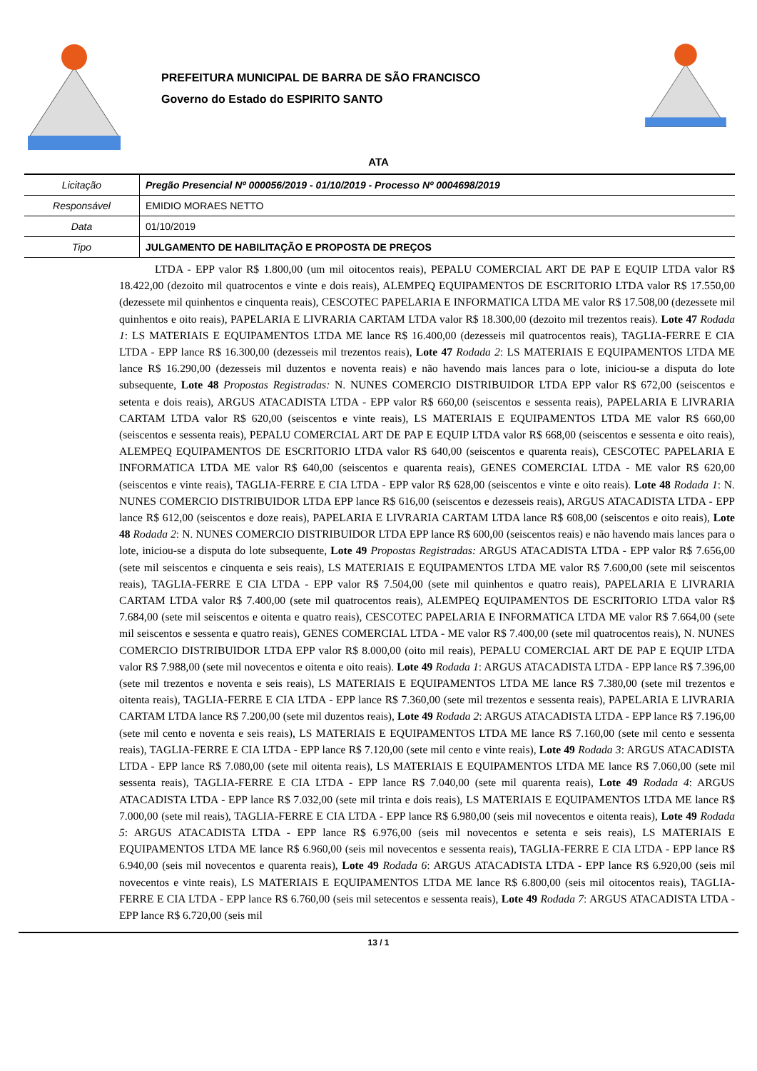PREFEITURA MUNICIPAL DE BARRA DE SÃO FRANCISCO
Governo do Estado do ESPIRITO SANTO
ATA
| Licitação | Pregão Presencial Nº 000056/2019 - 01/10/2019 - Processo Nº 0004698/2019 |
| Responsável | EMIDIO MORAES NETTO |
| Data | 01/10/2019 |
| Tipo | JULGAMENTO DE HABILITAÇÃO E PROPOSTA DE PREÇOS |
LTDA - EPP valor R$ 1.800,00 (um mil oitocentos reais), PEPALU COMERCIAL ART DE PAP E EQUIP LTDA valor R$ 18.422,00 (dezoito mil quatrocentos e vinte e dois reais), ALEMPEQ EQUIPAMENTOS DE ESCRITORIO LTDA valor R$ 17.550,00 (dezessete mil quinhentos e cinquenta reais), CESCOTEC PAPELARIA E INFORMATICA LTDA ME valor R$ 17.508,00 (dezessete mil quinhentos e oito reais), PAPELARIA E LIVRARIA CARTAM LTDA valor R$ 18.300,00 (dezoito mil trezentos reais). Lote 47 Rodada 1: LS MATERIAIS E EQUIPAMENTOS LTDA ME lance R$ 16.400,00 (dezesseis mil quatrocentos reais), TAGLIA-FERRE E CIA LTDA - EPP lance R$ 16.300,00 (dezesseis mil trezentos reais), Lote 47 Rodada 2: LS MATERIAIS E EQUIPAMENTOS LTDA ME lance R$ 16.290,00 (dezesseis mil duzentos e noventa reais) e não havendo mais lances para o lote, iniciou-se a disputa do lote subsequente, Lote 48 Propostas Registradas: N. NUNES COMERCIO DISTRIBUIDOR LTDA EPP valor R$ 672,00 (seiscentos e setenta e dois reais), ARGUS ATACADISTA LTDA - EPP valor R$ 660,00 (seiscentos e sessenta reais), PAPELARIA E LIVRARIA CARTAM LTDA valor R$ 620,00 (seiscentos e vinte reais), LS MATERIAIS E EQUIPAMENTOS LTDA ME valor R$ 660,00 (seiscentos e sessenta reais), PEPALU COMERCIAL ART DE PAP E EQUIP LTDA valor R$ 668,00 (seiscentos e sessenta e oito reais), ALEMPEQ EQUIPAMENTOS DE ESCRITORIO LTDA valor R$ 640,00 (seiscentos e quarenta reais), CESCOTEC PAPELARIA E INFORMATICA LTDA ME valor R$ 640,00 (seiscentos e quarenta reais), GENES COMERCIAL LTDA - ME valor R$ 620,00 (seiscentos e vinte reais), TAGLIA-FERRE E CIA LTDA - EPP valor R$ 628,00 (seiscentos e vinte e oito reais). Lote 48 Rodada 1: N. NUNES COMERCIO DISTRIBUIDOR LTDA EPP lance R$ 616,00 (seiscentos e dezesseis reais), ARGUS ATACADISTA LTDA - EPP lance R$ 612,00 (seiscentos e doze reais), PAPELARIA E LIVRARIA CARTAM LTDA lance R$ 608,00 (seiscentos e oito reais), Lote 48 Rodada 2: N. NUNES COMERCIO DISTRIBUIDOR LTDA EPP lance R$ 600,00 (seiscentos reais) e não havendo mais lances para o lote, iniciou-se a disputa do lote subsequente, Lote 49 Propostas Registradas: ARGUS ATACADISTA LTDA - EPP valor R$ 7.656,00 (sete mil seiscentos e cinquenta e seis reais), LS MATERIAIS E EQUIPAMENTOS LTDA ME valor R$ 7.600,00 (sete mil seiscentos reais), TAGLIA-FERRE E CIA LTDA - EPP valor R$ 7.504,00 (sete mil quinhentos e quatro reais), PAPELARIA E LIVRARIA CARTAM LTDA valor R$ 7.400,00 (sete mil quatrocentos reais), ALEMPEQ EQUIPAMENTOS DE ESCRITORIO LTDA valor R$ 7.684,00 (sete mil seiscentos e oitenta e quatro reais), CESCOTEC PAPELARIA E INFORMATICA LTDA ME valor R$ 7.664,00 (sete mil seiscentos e sessenta e quatro reais), GENES COMERCIAL LTDA - ME valor R$ 7.400,00 (sete mil quatrocentos reais), N. NUNES COMERCIO DISTRIBUIDOR LTDA EPP valor R$ 8.000,00 (oito mil reais), PEPALU COMERCIAL ART DE PAP E EQUIP LTDA valor R$ 7.988,00 (sete mil novecentos e oitenta e oito reais). Lote 49 Rodada 1: ARGUS ATACADISTA LTDA - EPP lance R$ 7.396,00 (sete mil trezentos e noventa e seis reais), LS MATERIAIS E EQUIPAMENTOS LTDA ME lance R$ 7.380,00 (sete mil trezentos e oitenta reais), TAGLIA-FERRE E CIA LTDA - EPP lance R$ 7.360,00 (sete mil trezentos e sessenta reais), PAPELARIA E LIVRARIA CARTAM LTDA lance R$ 7.200,00 (sete mil duzentos reais), Lote 49 Rodada 2: ARGUS ATACADISTA LTDA - EPP lance R$ 7.196,00 (sete mil cento e noventa e seis reais), LS MATERIAIS E EQUIPAMENTOS LTDA ME lance R$ 7.160,00 (sete mil cento e sessenta reais), TAGLIA-FERRE E CIA LTDA - EPP lance R$ 7.120,00 (sete mil cento e vinte reais), Lote 49 Rodada 3: ARGUS ATACADISTA LTDA - EPP lance R$ 7.080,00 (sete mil oitenta reais), LS MATERIAIS E EQUIPAMENTOS LTDA ME lance R$ 7.060,00 (sete mil sessenta reais), TAGLIA-FERRE E CIA LTDA - EPP lance R$ 7.040,00 (sete mil quarenta reais), Lote 49 Rodada 4: ARGUS ATACADISTA LTDA - EPP lance R$ 7.032,00 (sete mil trinta e dois reais), LS MATERIAIS E EQUIPAMENTOS LTDA ME lance R$ 7.000,00 (sete mil reais), TAGLIA-FERRE E CIA LTDA - EPP lance R$ 6.980,00 (seis mil novecentos e oitenta reais), Lote 49 Rodada 5: ARGUS ATACADISTA LTDA - EPP lance R$ 6.976,00 (seis mil novecentos e setenta e seis reais), LS MATERIAIS E EQUIPAMENTOS LTDA ME lance R$ 6.960,00 (seis mil novecentos e sessenta reais), TAGLIA-FERRE E CIA LTDA - EPP lance R$ 6.940,00 (seis mil novecentos e quarenta reais), Lote 49 Rodada 6: ARGUS ATACADISTA LTDA - EPP lance R$ 6.920,00 (seis mil novecentos e vinte reais), LS MATERIAIS E EQUIPAMENTOS LTDA ME lance R$ 6.800,00 (seis mil oitocentos reais), TAGLIA-FERRE E CIA LTDA - EPP lance R$ 6.760,00 (seis mil setecentos e sessenta reais), Lote 49 Rodada 7: ARGUS ATACADISTA LTDA - EPP lance R$ 6.720,00 (seis mil
13 / 1